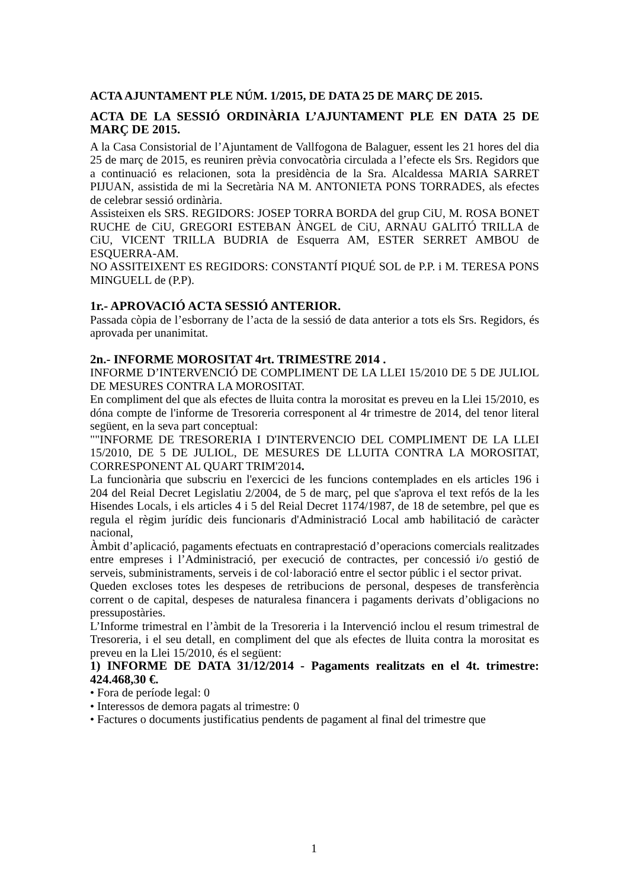ACTA AJUNTAMENT PLE NÚM. 1/2015, DE DATA 25 DE MARÇ DE 2015.
ACTA DE LA SESSIÓ ORDINÀRIA L’AJUNTAMENT PLE EN DATA 25 DE MARÇ DE 2015.
A la Casa Consistorial de l’Ajuntament de Vallfogona de Balaguer, essent les 21 hores del dia 25 de març de 2015, es reuniren prèvia convocatòria circulada a l’efecte els Srs. Regidors que a continuació es relacionen, sota la presidència de la Sra. Alcaldessa MARIA SARRET PIJUAN, assistida de mi la Secretària NA M. ANTONIETA PONS TORRADES, als efectes de celebrar sessió ordinària.
Assisteixen els SRS. REGIDORS: JOSEP TORRA BORDA del grup CiU, M. ROSA BONET RUCHE de CiU, GREGORI ESTEBAN ÀNGEL de CiU, ARNAU GALITÓ TRILLA de CiU, VICENT TRILLA BUDRIA de Esquerra AM, ESTER SERRET AMBOU de ESQUERRA-AM.
NO ASSITEIXENT ES REGIDORS: CONSTANTÍ PIQUÉ SOL de P.P. i M. TERESA PONS MINGUELL de (P.P).
1r.- APROVACIÓ ACTA SESSIÓ ANTERIOR.
Passada còpia de l’esborrany de l’acta de la sessió de data anterior a tots els Srs. Regidors, és aprovada per unanimitat.
2n.- INFORME MOROSITAT 4rt. TRIMESTRE 2014 .
INFORME D’INTERVENCIÓ DE COMPLIMENT DE LA LLEI 15/2010 DE 5 DE JULIOL DE MESURES CONTRA LA MOROSITAT.
En compliment del que als efectes de lluita contra la morositat es preveu en la Llei 15/2010, es dóna compte de l'informe de Tresoreria corresponent al 4r trimestre de 2014, del tenor literal següent, en la seva part conceptual:
""INFORME DE TRESORERIA I D'INTERVENCIO DEL COMPLIMENT DE LA LLEI 15/2010, DE 5 DE JULIOL, DE MESURES DE LLUITA CONTRA LA MOROSITAT, CORRESPONENT AL QUART TRIM'2014.
La funcionària que subscriu en l'exercici de les funcions contemplades en els articles 196 i 204 del Reial Decret Legislatiu 2/2004, de 5 de març, pel que s'aprova el text refós de la les Hisendes Locals, i els articles 4 i 5 del Reial Decret 1174/1987, de 18 de setembre, pel que es regula el règim jurídic deis funcionaris d'Administració Local amb habilitació de caràcter nacional,
Àmbit d’aplicació, pagaments efectuats en contraprestació d’operacions comercials realitzades entre empreses i l’Administració, per execució de contractes, per concessió i/o gestió de serveis, subministraments, serveis i de col·laboració entre el sector públic i el sector privat.
Queden excloses totes les despeses de retribucions de personal, despeses de transferència corrent o de capital, despeses de naturalesa financera i pagaments derivats d’obligacions no pressupostàries.
L’Informe trimestral en l’àmbit de la Tresoreria i la Intervenció inclou el resum trimestral de Tresoreria, i el seu detall, en compliment del que als efectes de lluita contra la morositat es preveu en la Llei 15/2010, és el següent:
1) INFORME DE DATA 31/12/2014 - Pagaments realitzats en el 4t. trimestre: 424.468,30 €.
• Fora de període legal: 0
• Interessos de demora pagats al trimestre: 0
• Factures o documents justificatius pendents de pagament al final del trimestre que
1